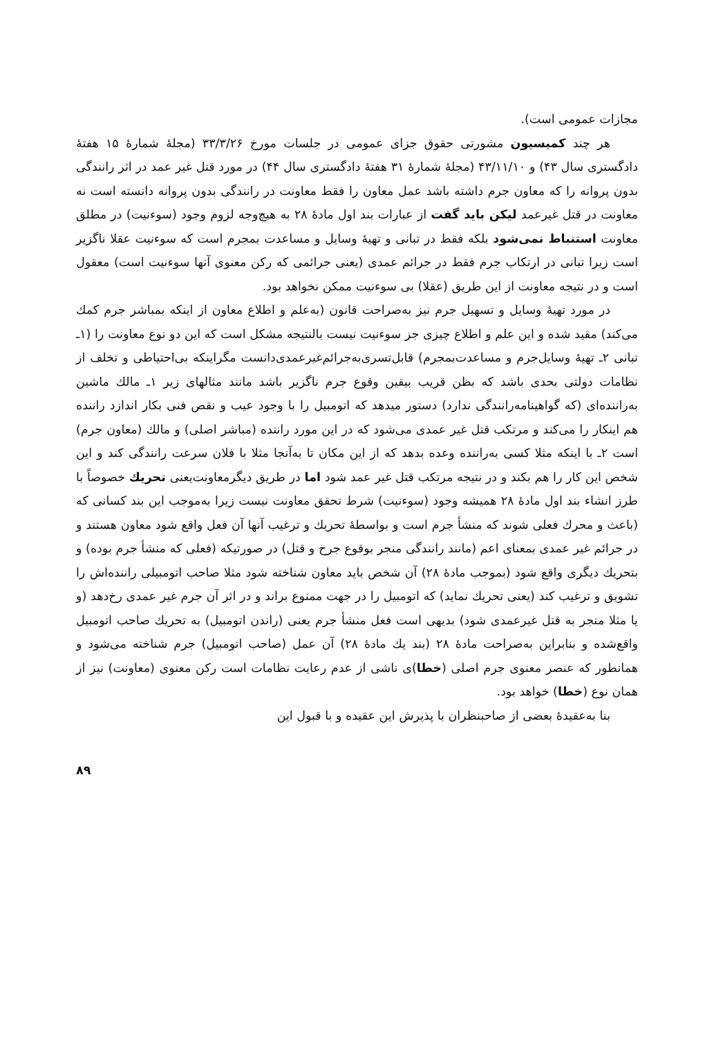مجازات عمومی است).
هر چند کمیسیون مشورتی حقوق جزای عمومی در جلسات مورخ ۳۳/۳/۲۶ (مجلهٔ شمارهٔ ۱۵ هفتهٔ دادگستری سال ۴۳) و ۴۳/۱۱/۱۰ (مجلهٔ شمارهٔ ۳۱ هفتهٔ دادگستری سال ۴۴) در مورد قتل غیر عمد در اثر رانندگی بدون پروانه را که معاون جرم داشته باشد عمل معاون را فقط معاونت در رانندگی بدون پروانه دانسته است نه معاونت در قتل غیرعمد لیکن باید گفت از عبارات بند اول مادهٔ ۲۸ به هیچ‌وجه لزوم وجود (سوءنیت) در مطلق معاونت استنباط نمی‌شود بلکه فقط در تبانی و تهیهٔ وسایل و مساعدت بمجرم است که سوءنیت عقلا ناگزیر است زیرا تبانی در ارتکاب جرم فقط در جرائم عمدی (یعنی جرائمی که رکن معنوی آنها سوءنیت است) معقول است و در نتیجه معاونت از این طریق (عقلا) بی سوءنیت ممکن نخواهد بود.
در مورد تهیهٔ وسایل و تسهیل جرم نیز به‌صراحت قانون (به‌علم و اطلاع معاون از اینکه بمباشر جرم کمك می‌کند) مقید شده و این علم و اطلاع چیزی جز سوءنیت نیست بالنتیجه مشکل است که این دو نوع معاونت را (۱ـ تبانی ۲ـ تهیهٔ وسایل‌جرم و مساعدت‌بمجرم) قابل‌تسری‌به‌جرائم‌غیرعمدی‌دانست مگراینکه بی‌احتیاطی و تخلف از نظامات دولتی بحدی باشد که بظن قریب بیقین وقوع جرم ناگزیر باشد مانند مثالهای زیر ۱ـ مالك ماشین به‌راننده‌ای (که گواهینامه‌رانندگی ندارد) دستور میدهد که اتومبیل را با وجود عیب و نقص فنی بکار اندازد راننده هم اینکار را می‌کند و مرتکب قتل غیر عمدی می‌شود که در این مورد راننده (مباشر اصلی) و مالك (معاون جرم) است ۲ـ با اینکه مثلا کسی به‌راننده وعده بدهد که از این مکان تا به‌آنجا مثلا با فلان سرعت رانندگی کند و این شخص این کار را هم بکند و در نتیجه مرتکب قتل غیر عمد شود اما در طریق دیگرمعاونت‌یعنی تحریك خصوصاً با طرز انشاء بند اول مادهٔ ۲۸ همیشه وجود (سوءنیت) شرط تحقق معاونت نیست زیرا به‌موجب این بند کسانی که (باعث و محرك فعلی شوند که منشأ جرم است و بواسطهٔ تحریك و ترغیب آنها آن فعل واقع شود معاون هستند و در جرائم غیر عمدی بمعنای اعم (مانند رانندگی منجر بوقوع جرح و قتل) در صورتیکه (فعلی که منشأ جرم بوده) و بتحریك دیگری واقع شود (بموجب مادهٔ ۲۸) آن شخص باید معاون شناخته شود مثلا صاحب اتومبیلی راننده‌اش را تشویق و ترغیب کند (یعنی تحریك نماید) که اتومبیل را در جهت ممنوع براند و در اثر آن جرم غیر عمدی رخ‌دهد (و یا مثلا منجر به قتل غیرعمدی شود) بدیهی است فعل منشأ جرم یعنی (راندن اتومبیل) به تحریك صاحب اتومبیل واقع‌شده و بنابراین به‌صراحت مادهٔ ۲۸ (بند یك مادهٔ ۲۸) آن عمل (صاحب اتومبیل) جرم شناخته می‌شود و همانطور که عنصر معنوی جرم اصلی (خطا)ی ناشی از عدم رعایت نظامات است رکن معنوی (معاونت) نیز از همان نوع (خطا) خواهد بود.
بنا به‌عقیدهٔ بعضی از صاحبنظران با پذیرش این عقیده و با قبول این
۸۹